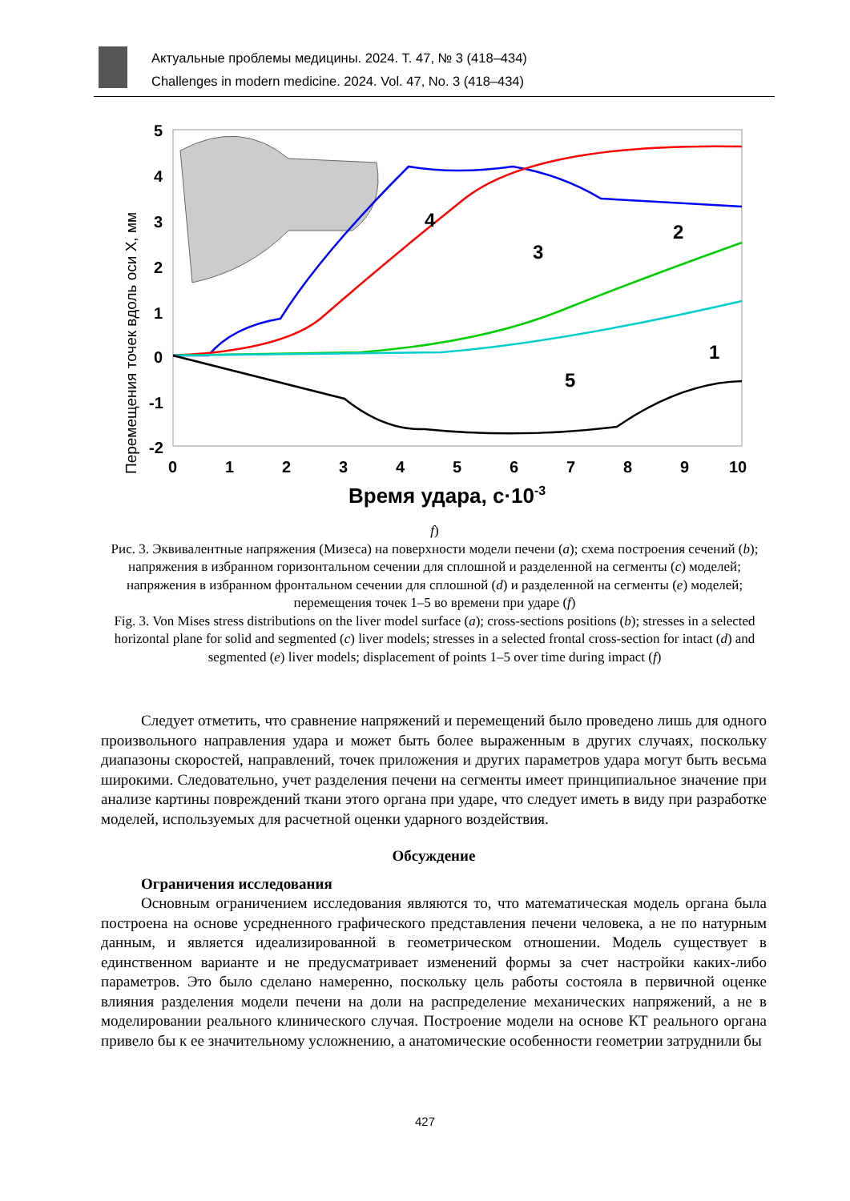Актуальные проблемы медицины. 2024. Т. 47, № 3 (418–434)
Challenges in modern medicine. 2024. Vol. 47, No. 3 (418–434)
Перемещения точек вдоль оси X, мм
5
4
3
2
1
0
-1
-2
0
1
2
3
4
5
6
7
8
9
10
Время удара, с·10-3
4
3
2
1
5
f)
Рис. 3. Эквивалентные напряжения (Мизеса) на поверхности модели печени (a); схема построения сечений (b); напряжения в избранном горизонтальном сечении для сплошной и разделенной на сегменты (c) моделей; напряжения в избранном фронтальном сечении для сплошной (d) и разделенной на сегменты (e) моделей; перемещения точек 1–5 во времени при ударе (f)
Fig. 3. Von Mises stress distributions on the liver model surface (a); cross-sections positions (b); stresses in a selected horizontal plane for solid and segmented (c) liver models; stresses in a selected frontal cross-section for intact (d) and segmented (e) liver models; displacement of points 1–5 over time during impact (f)
Следует отметить, что сравнение напряжений и перемещений было проведено лишь для одного произвольного направления удара и может быть более выраженным в других случаях, поскольку диапазоны скоростей, направлений, точек приложения и других параметров удара могут быть весьма широкими. Следовательно, учет разделения печени на сегменты имеет принципиальное значение при анализе картины повреждений ткани этого органа при ударе, что следует иметь в виду при разработке моделей, используемых для расчетной оценки ударного воздействия.
Обсуждение
Ограничения исследования
Основным ограничением исследования являются то, что математическая модель органа была построена на основе усредненного графического представления печени человека, а не по натурным данным, и является идеализированной в геометрическом отношении. Модель существует в единственном варианте и не предусматривает изменений формы за счет настройки каких-либо параметров. Это было сделано намеренно, поскольку цель работы состояла в первичной оценке влияния разделения модели печени на доли на распределение механических напряжений, а не в моделировании реального клинического случая. Построение модели на основе КТ реального органа привело бы к ее значительному усложнению, а анатомические особенности геометрии затруднили бы
427